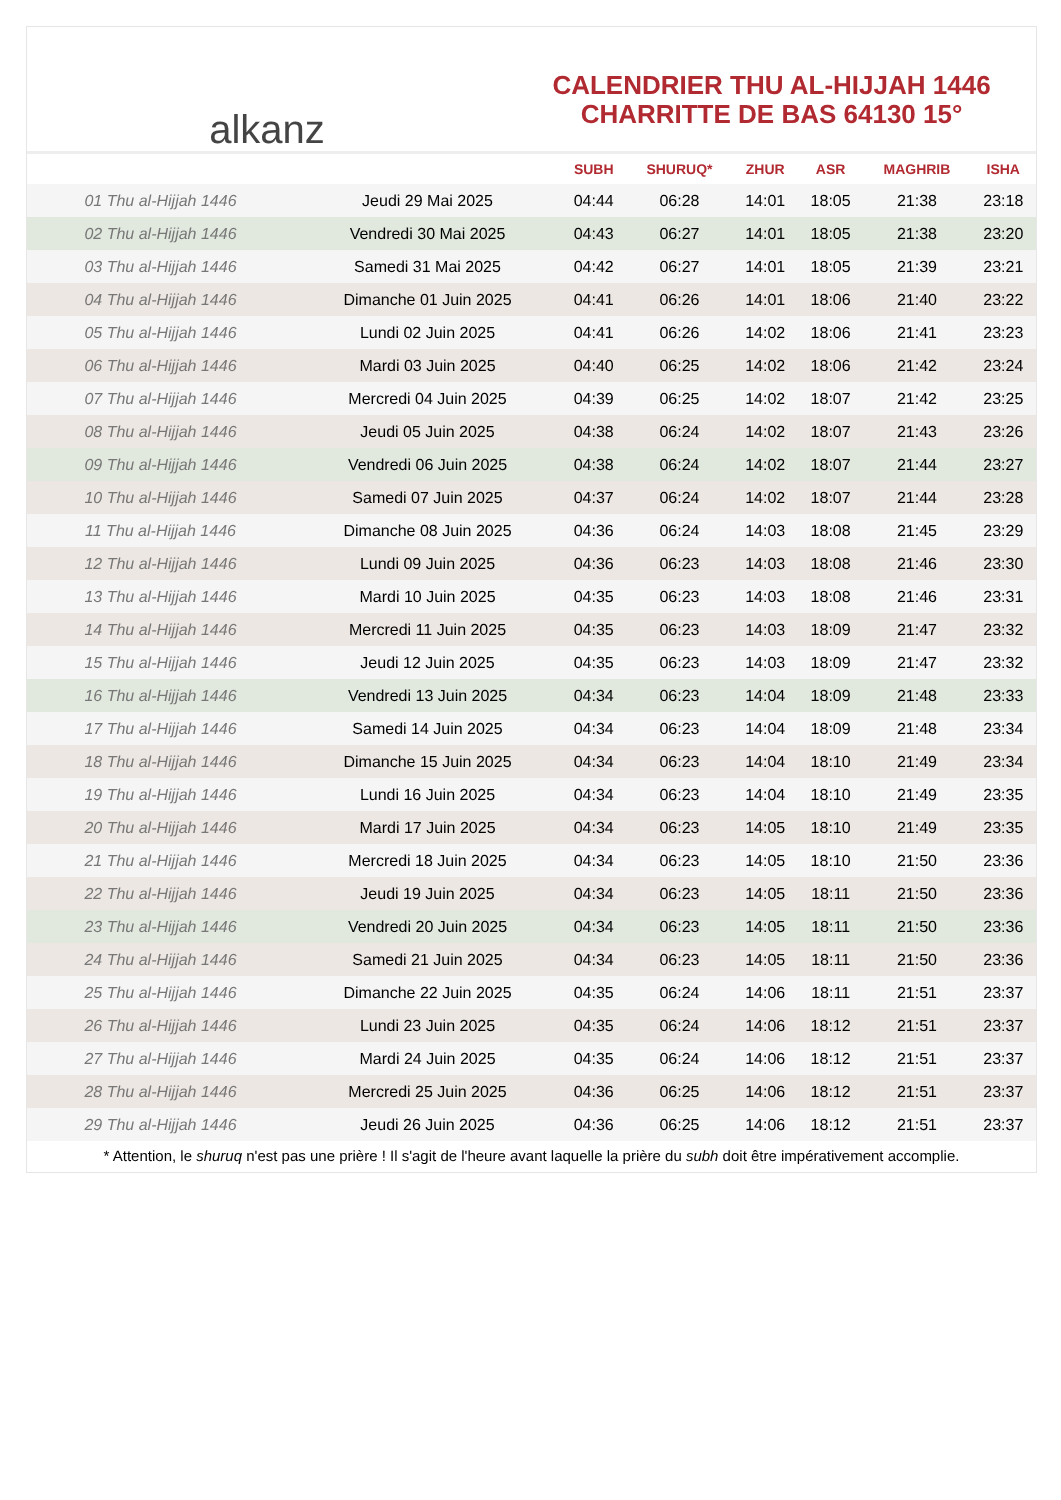alkanz
CALENDRIER THU AL-HIJJAH 1446
CHARRITTE DE BAS 64130 15°
| | | SUBH | SHURUQ* | ZHUR | ASR | MAGHRIB | ISHA |
| --- | --- | --- | --- | --- | --- | --- | --- |
| 01 Thu al-Hijjah 1446 | Jeudi 29 Mai 2025 | 04:44 | 06:28 | 14:01 | 18:05 | 21:38 | 23:18 |
| 02 Thu al-Hijjah 1446 | Vendredi 30 Mai 2025 | 04:43 | 06:27 | 14:01 | 18:05 | 21:38 | 23:20 |
| 03 Thu al-Hijjah 1446 | Samedi 31 Mai 2025 | 04:42 | 06:27 | 14:01 | 18:05 | 21:39 | 23:21 |
| 04 Thu al-Hijjah 1446 | Dimanche 01 Juin 2025 | 04:41 | 06:26 | 14:01 | 18:06 | 21:40 | 23:22 |
| 05 Thu al-Hijjah 1446 | Lundi 02 Juin 2025 | 04:41 | 06:26 | 14:02 | 18:06 | 21:41 | 23:23 |
| 06 Thu al-Hijjah 1446 | Mardi 03 Juin 2025 | 04:40 | 06:25 | 14:02 | 18:06 | 21:42 | 23:24 |
| 07 Thu al-Hijjah 1446 | Mercredi 04 Juin 2025 | 04:39 | 06:25 | 14:02 | 18:07 | 21:42 | 23:25 |
| 08 Thu al-Hijjah 1446 | Jeudi 05 Juin 2025 | 04:38 | 06:24 | 14:02 | 18:07 | 21:43 | 23:26 |
| 09 Thu al-Hijjah 1446 | Vendredi 06 Juin 2025 | 04:38 | 06:24 | 14:02 | 18:07 | 21:44 | 23:27 |
| 10 Thu al-Hijjah 1446 | Samedi 07 Juin 2025 | 04:37 | 06:24 | 14:02 | 18:07 | 21:44 | 23:28 |
| 11 Thu al-Hijjah 1446 | Dimanche 08 Juin 2025 | 04:36 | 06:24 | 14:03 | 18:08 | 21:45 | 23:29 |
| 12 Thu al-Hijjah 1446 | Lundi 09 Juin 2025 | 04:36 | 06:23 | 14:03 | 18:08 | 21:46 | 23:30 |
| 13 Thu al-Hijjah 1446 | Mardi 10 Juin 2025 | 04:35 | 06:23 | 14:03 | 18:08 | 21:46 | 23:31 |
| 14 Thu al-Hijjah 1446 | Mercredi 11 Juin 2025 | 04:35 | 06:23 | 14:03 | 18:09 | 21:47 | 23:32 |
| 15 Thu al-Hijjah 1446 | Jeudi 12 Juin 2025 | 04:35 | 06:23 | 14:03 | 18:09 | 21:47 | 23:32 |
| 16 Thu al-Hijjah 1446 | Vendredi 13 Juin 2025 | 04:34 | 06:23 | 14:04 | 18:09 | 21:48 | 23:33 |
| 17 Thu al-Hijjah 1446 | Samedi 14 Juin 2025 | 04:34 | 06:23 | 14:04 | 18:09 | 21:48 | 23:34 |
| 18 Thu al-Hijjah 1446 | Dimanche 15 Juin 2025 | 04:34 | 06:23 | 14:04 | 18:10 | 21:49 | 23:34 |
| 19 Thu al-Hijjah 1446 | Lundi 16 Juin 2025 | 04:34 | 06:23 | 14:04 | 18:10 | 21:49 | 23:35 |
| 20 Thu al-Hijjah 1446 | Mardi 17 Juin 2025 | 04:34 | 06:23 | 14:05 | 18:10 | 21:49 | 23:35 |
| 21 Thu al-Hijjah 1446 | Mercredi 18 Juin 2025 | 04:34 | 06:23 | 14:05 | 18:10 | 21:50 | 23:36 |
| 22 Thu al-Hijjah 1446 | Jeudi 19 Juin 2025 | 04:34 | 06:23 | 14:05 | 18:11 | 21:50 | 23:36 |
| 23 Thu al-Hijjah 1446 | Vendredi 20 Juin 2025 | 04:34 | 06:23 | 14:05 | 18:11 | 21:50 | 23:36 |
| 24 Thu al-Hijjah 1446 | Samedi 21 Juin 2025 | 04:34 | 06:23 | 14:05 | 18:11 | 21:50 | 23:36 |
| 25 Thu al-Hijjah 1446 | Dimanche 22 Juin 2025 | 04:35 | 06:24 | 14:06 | 18:11 | 21:51 | 23:37 |
| 26 Thu al-Hijjah 1446 | Lundi 23 Juin 2025 | 04:35 | 06:24 | 14:06 | 18:12 | 21:51 | 23:37 |
| 27 Thu al-Hijjah 1446 | Mardi 24 Juin 2025 | 04:35 | 06:24 | 14:06 | 18:12 | 21:51 | 23:37 |
| 28 Thu al-Hijjah 1446 | Mercredi 25 Juin 2025 | 04:36 | 06:25 | 14:06 | 18:12 | 21:51 | 23:37 |
| 29 Thu al-Hijjah 1446 | Jeudi 26 Juin 2025 | 04:36 | 06:25 | 14:06 | 18:12 | 21:51 | 23:37 |
* Attention, le shuruq n'est pas une prière ! Il s'agit de l'heure avant laquelle la prière du subh doit être impérativement accomplie.